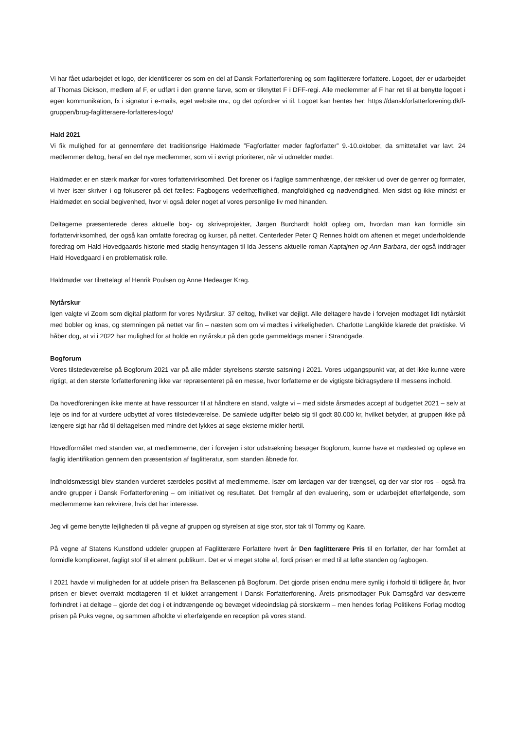Vi har fået udarbejdet et logo, der identificerer os som en del af Dansk Forfatterforening og som faglitterære forfattere. Logoet, der er udarbejdet af Thomas Dickson, medlem af F, er udført i den grønne farve, som er tilknyttet F i DFF-regi. Alle medlemmer af F har ret til at benytte logoet i egen kommunikation, fx i signatur i e-mails, eget website mv., og det opfordrer vi til. Logoet kan hentes her: https://danskforfatterforening.dk/f-gruppen/brug-faglitteraere-forfatteres-logo/
Hald 2021
Vi fik mulighed for at gennemføre det traditionsrige Haldmøde ”Fagforfatter møder fagforfatter” 9.-10.oktober, da smittetallet var lavt. 24 medlemmer deltog, heraf en del nye medlemmer, som vi i øvrigt prioriterer, når vi udmelder mødet.
Haldmødet er en stærk markør for vores forfattervirksomhed. Det forener os i faglige sammenhænge, der rækker ud over de genrer og formater, vi hver især skriver i og fokuserer på det fælles: Fagbogens vederhæftighed, mangfoldighed og nødvendighed. Men sidst og ikke mindst er Haldmødet en social begivenhed, hvor vi også deler noget af vores personlige liv med hinanden.
Deltagerne præsenterede deres aktuelle bog- og skriveprojekter, Jørgen Burchardt holdt oplæg om, hvordan man kan formidle sin forfattervirksomhed, der også kan omfatte foredrag og kurser, på nettet. Centerleder Peter Q Rennes holdt om aftenen et meget underholdende foredrag om Hald Hovedgaards historie med stadig hensyntagen til Ida Jessens aktuelle roman Kaptajnen og Ann Barbara, der også inddrager Hald Hovedgaard i en problematisk rolle.
Haldmødet var tilrettelagt af Henrik Poulsen og Anne Hedeager Krag.
Nytårskur
Igen valgte vi Zoom som digital platform for vores Nytårskur. 37 deltog, hvilket var dejligt. Alle deltagere havde i forvejen modtaget lidt nytårskit med bobler og knas, og stemningen på nettet var fin – næsten som om vi mødtes i virkeligheden. Charlotte Langkilde klarede det praktiske. Vi håber dog, at vi i 2022 har mulighed for at holde en nytårskur på den gode gammeldags maner i Strandgade.
Bogforum
Vores tilstedeværelse på Bogforum 2021 var på alle måder styrelsens største satsning i 2021. Vores udgangspunkt var, at det ikke kunne være rigtigt, at den største forfatterforening ikke var repræsenteret på en messe, hvor forfatterne er de vigtigste bidragsydere til messens indhold.
Da hovedforeningen ikke mente at have ressourcer til at håndtere en stand, valgte vi – med sidste årsmødes accept af budgettet 2021 – selv at leje os ind for at vurdere udbyttet af vores tilstedeværelse. De samlede udgifter beløb sig til godt 80.000 kr, hvilket betyder, at gruppen ikke på længere sigt har råd til deltagelsen med mindre det lykkes at søge eksterne midler hertil.
Hovedformålet med standen var, at medlemmerne, der i forvejen i stor udstrækning besøger Bogforum, kunne have et mødested og opleve en faglig identifikation gennem den præsentation af faglitteratur, som standen åbnede for.
Indholdsmæssigt blev standen vurderet særdeles positivt af medlemmerne. Især om lørdagen var der trængsel, og der var stor ros – også fra andre grupper i Dansk Forfatterforening – om initiativet og resultatet. Det fremgår af den evaluering, som er udarbejdet efterfølgende, som medlemmerne kan rekvirere, hvis det har interesse.
Jeg vil gerne benytte lejligheden til på vegne af gruppen og styrelsen at sige stor, stor tak til Tommy og Kaare.
På vegne af Statens Kunstfond uddeler gruppen af Faglitterære Forfattere hvert år Den faglitterære Pris til en forfatter, der har formået at formidle kompliceret, fagligt stof til et alment publikum. Det er vi meget stolte af, fordi prisen er med til at løfte standen og fagbogen.
I 2021 havde vi muligheden for at uddele prisen fra Bellascenen på Bogforum. Det gjorde prisen endnu mere synlig i forhold til tidligere år, hvor prisen er blevet overrakt modtageren til et lukket arrangement i Dansk Forfatterforening. Årets prismodtager Puk Damsgård var desværre forhindret i at deltage – gjorde det dog i et indtrængende og bevæget videoindslag på storskærm – men hendes forlag Politikens Forlag modtog prisen på Puks vegne, og sammen afholdte vi efterfølgende en reception på vores stand.